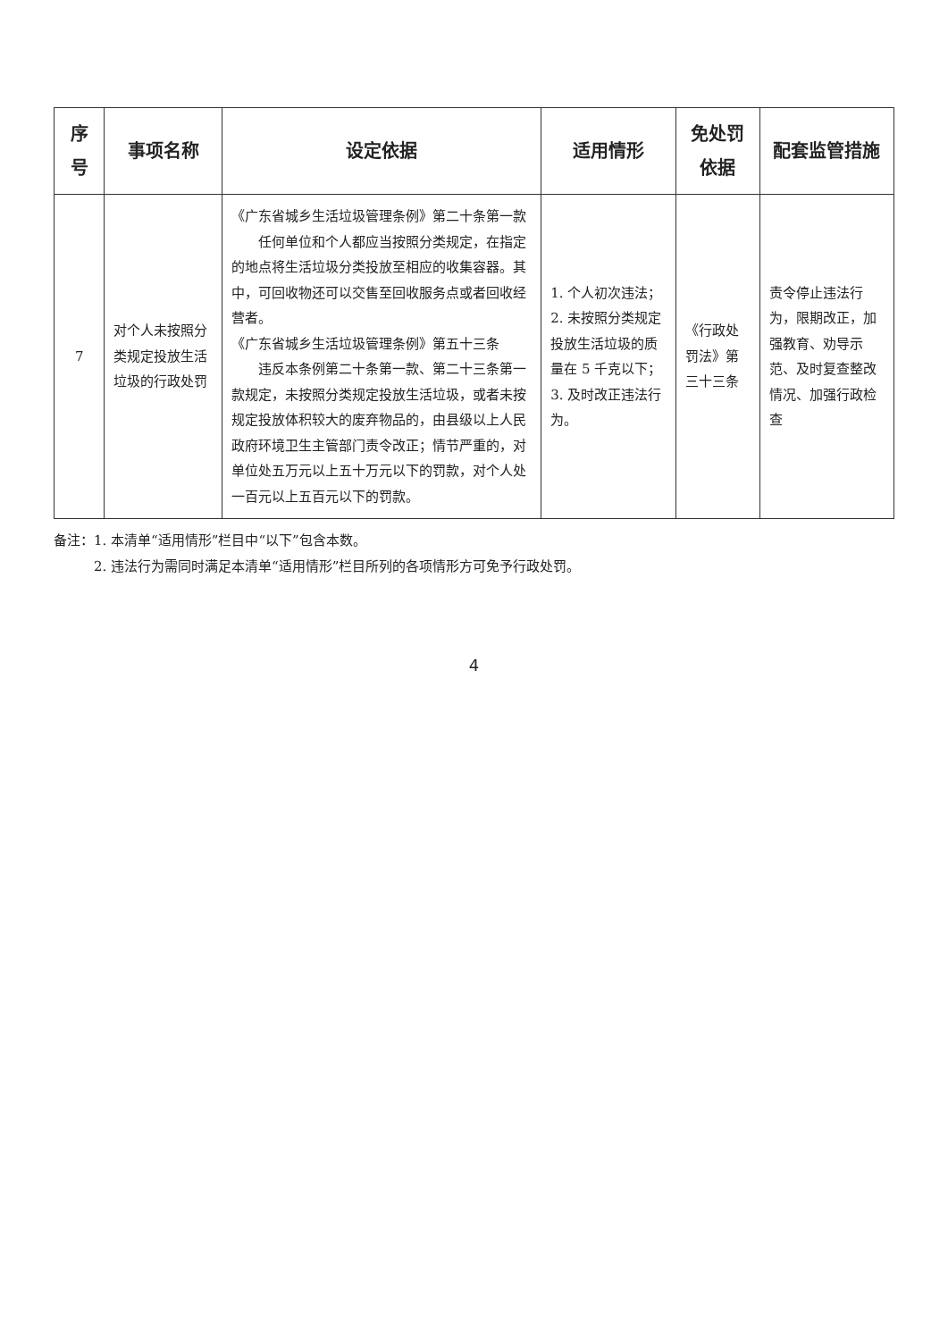| 序号 | 事项名称 | 设定依据 | 适用情形 | 免处罚依据 | 配套监管措施 |
| --- | --- | --- | --- | --- | --- |
| 7 | 对个人未按照分类规定投放生活垃圾的行政处罚 | 《广东省城乡生活垃圾管理条例》第二十条第一款 任何单位和个人都应当按照分类规定，在指定的地点将生活垃圾分类投放至相应的收集容器。其中，可回收物还可以交售至回收服务点或者回收经营者。 《广东省城乡生活垃圾管理条例》第五十三条 违反本条例第二十条第一款、第二十三条第一款规定，未按照分类规定投放生活垃圾，或者未按规定投放体积较大的废弃物品的，由县级以上人民政府环境卫生主管部门责令改正；情节严重的，对单位处五万元以上五十万元以下的罚款，对个人处一百元以上五百元以下的罚款。 | 1. 个人初次违法； 2. 未按照分类规定投放生活垃圾的质量在 5 千克以下； 3. 及时改正违法行为。 | 《行政处罚法》第三十三条 | 责令停止违法行为，限期改正，加强教育、劝导示范、及时复查整改情况、加强行政检查 |
备注：1. 本清单“适用情形”栏目中“以下”包含本数。
2. 违法行为需同时满足本清单“适用情形”栏目所列的各项情形方可免予行政处罚。
4